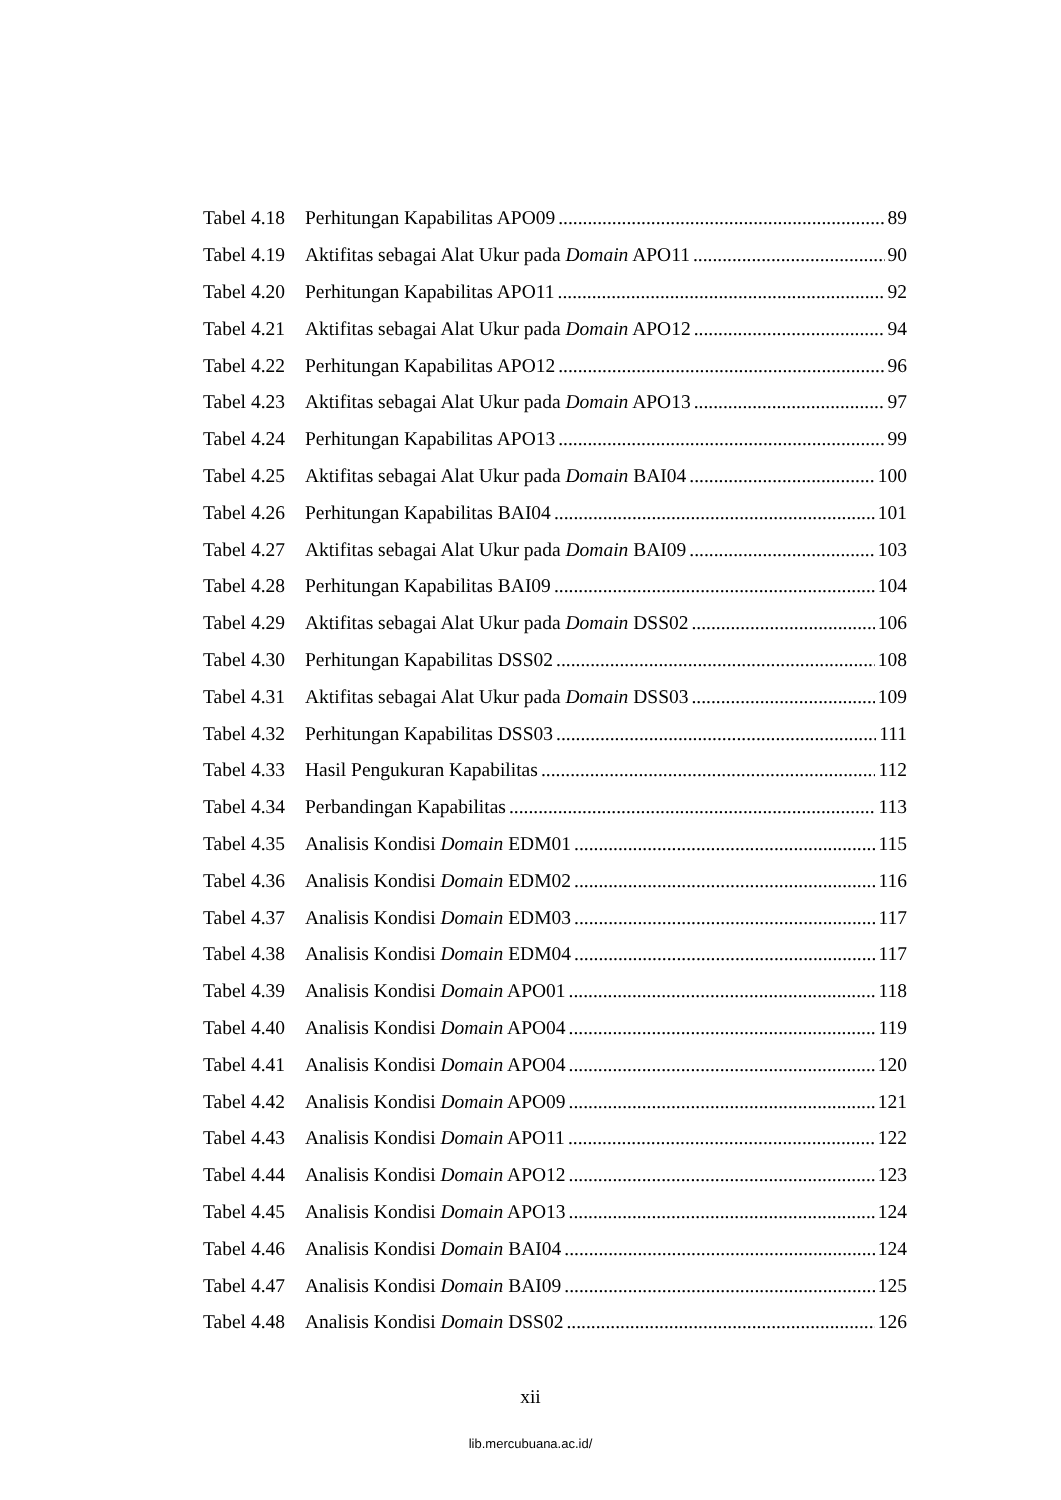Tabel 4.18 Perhitungan Kapabilitas APO09 89
Tabel 4.19 Aktifitas sebagai Alat Ukur pada Domain APO11 90
Tabel 4.20 Perhitungan Kapabilitas APO11 92
Tabel 4.21 Aktifitas sebagai Alat Ukur pada Domain APO12 94
Tabel 4.22 Perhitungan Kapabilitas APO12 96
Tabel 4.23 Aktifitas sebagai Alat Ukur pada Domain APO13 97
Tabel 4.24 Perhitungan Kapabilitas APO13 99
Tabel 4.25 Aktifitas sebagai Alat Ukur pada Domain BAI04 100
Tabel 4.26 Perhitungan Kapabilitas BAI04 101
Tabel 4.27 Aktifitas sebagai Alat Ukur pada Domain BAI09 103
Tabel 4.28 Perhitungan Kapabilitas BAI09 104
Tabel 4.29 Aktifitas sebagai Alat Ukur pada Domain DSS02 106
Tabel 4.30 Perhitungan Kapabilitas DSS02 108
Tabel 4.31 Aktifitas sebagai Alat Ukur pada Domain DSS03 109
Tabel 4.32 Perhitungan Kapabilitas DSS03 111
Tabel 4.33 Hasil Pengukuran Kapabilitas 112
Tabel 4.34 Perbandingan Kapabilitas 113
Tabel 4.35 Analisis Kondisi Domain EDM01 115
Tabel 4.36 Analisis Kondisi Domain EDM02 116
Tabel 4.37 Analisis Kondisi Domain EDM03 117
Tabel 4.38 Analisis Kondisi Domain EDM04 117
Tabel 4.39 Analisis Kondisi Domain APO01 118
Tabel 4.40 Analisis Kondisi Domain APO04 119
Tabel 4.41 Analisis Kondisi Domain APO04 120
Tabel 4.42 Analisis Kondisi Domain APO09 121
Tabel 4.43 Analisis Kondisi Domain APO11 122
Tabel 4.44 Analisis Kondisi Domain APO12 123
Tabel 4.45 Analisis Kondisi Domain APO13 124
Tabel 4.46 Analisis Kondisi Domain BAI04 124
Tabel 4.47 Analisis Kondisi Domain BAI09 125
Tabel 4.48 Analisis Kondisi Domain DSS02 126
xii
lib.mercubuana.ac.id/